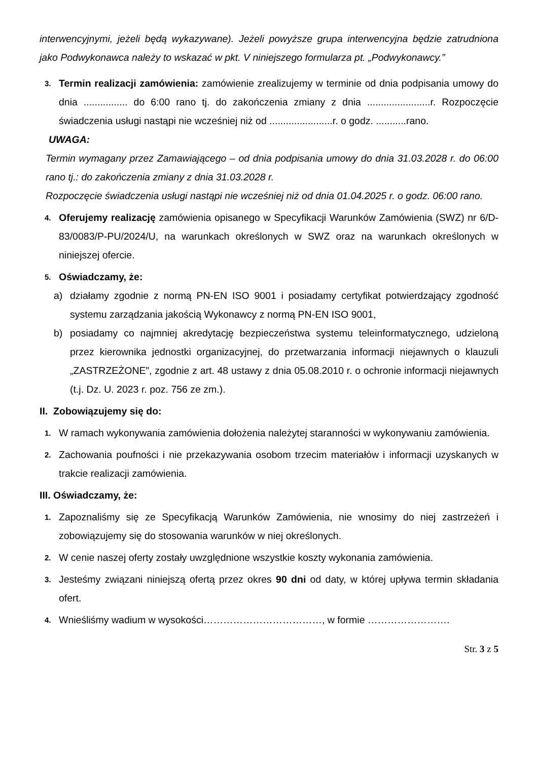interwencyjnymi, jeżeli będą wykazywane). Jeżeli powyższe grupa interwencyjna będzie zatrudniona jako Podwykonawca należy to wskazać w pkt. V niniejszego formularza pt. „Podwykonawcy.”
3.
Termin realizacji zamówienia: zamówienie zrealizujemy w terminie od dnia podpisania umowy do dnia ................ do 6:00 rano tj. do zakończenia zmiany z dnia .......................r. Rozpoczęcie świadczenia usługi nastąpi nie wcześniej niż od .......................r. o godz. ...........rano.
UWAGA:
Termin wymagany przez Zamawiającego – od dnia podpisania umowy do dnia 31.03.2028 r. do 06:00 rano tj.: do zakończenia zmiany z dnia 31.03.2028 r.
Rozpoczęcie świadczenia usługi nastąpi nie wcześniej niż od dnia 01.04.2025 r. o godz. 06:00 rano.
4.
Oferujemy realizację zamówienia opisanego w Specyfikacji Warunków Zamówienia (SWZ) nr 6/D-83/0083/P-PU/2024/U, na warunkach określonych w SWZ oraz na warunkach określonych w niniejszej ofercie.
5.
Oświadczamy, że:
a) działamy zgodnie z normą PN-EN ISO 9001 i posiadamy certyfikat potwierdzający zgodność systemu zarządzania jakością Wykonawcy z normą PN-EN ISO 9001,
b) posiadamy co najmniej akredytację bezpieczeństwa systemu teleinformatycznego, udzieloną przez kierownika jednostki organizacyjnej, do przetwarzania informacji niejawnych o klauzuli „ZASTRZEŻONE”, zgodnie z art. 48 ustawy z dnia 05.08.2010 r. o ochronie informacji niejawnych (t.j. Dz. U. 2023 r. poz. 756 ze zm.).
II. Zobowiązujemy się do:
1.
W ramach wykonywania zamówienia dołożenia należytej staranności w wykonywaniu zamówienia.
2.
Zachowania poufności i nie przekazywania osobom trzecim materiałów i informacji uzyskanych w trakcie realizacji zamówienia.
III. Oświadczamy, że:
1.
Zapoznaliśmy się ze Specyfikacją Warunków Zamówienia, nie wnosimy do niej zastrzeżeń i zobowiązujemy się do stosowania warunków w niej określonych.
2.
W cenie naszej oferty zostały uwzględnione wszystkie koszty wykonania zamówienia.
3.
Jesteśmy związani niniejszą ofertą przez okres 90 dni od daty, w której upływa termin składania ofert.
4.
Wnieśliśmy wadium w wysokości………………………………, w formie …………………….
Str. 3 z 5